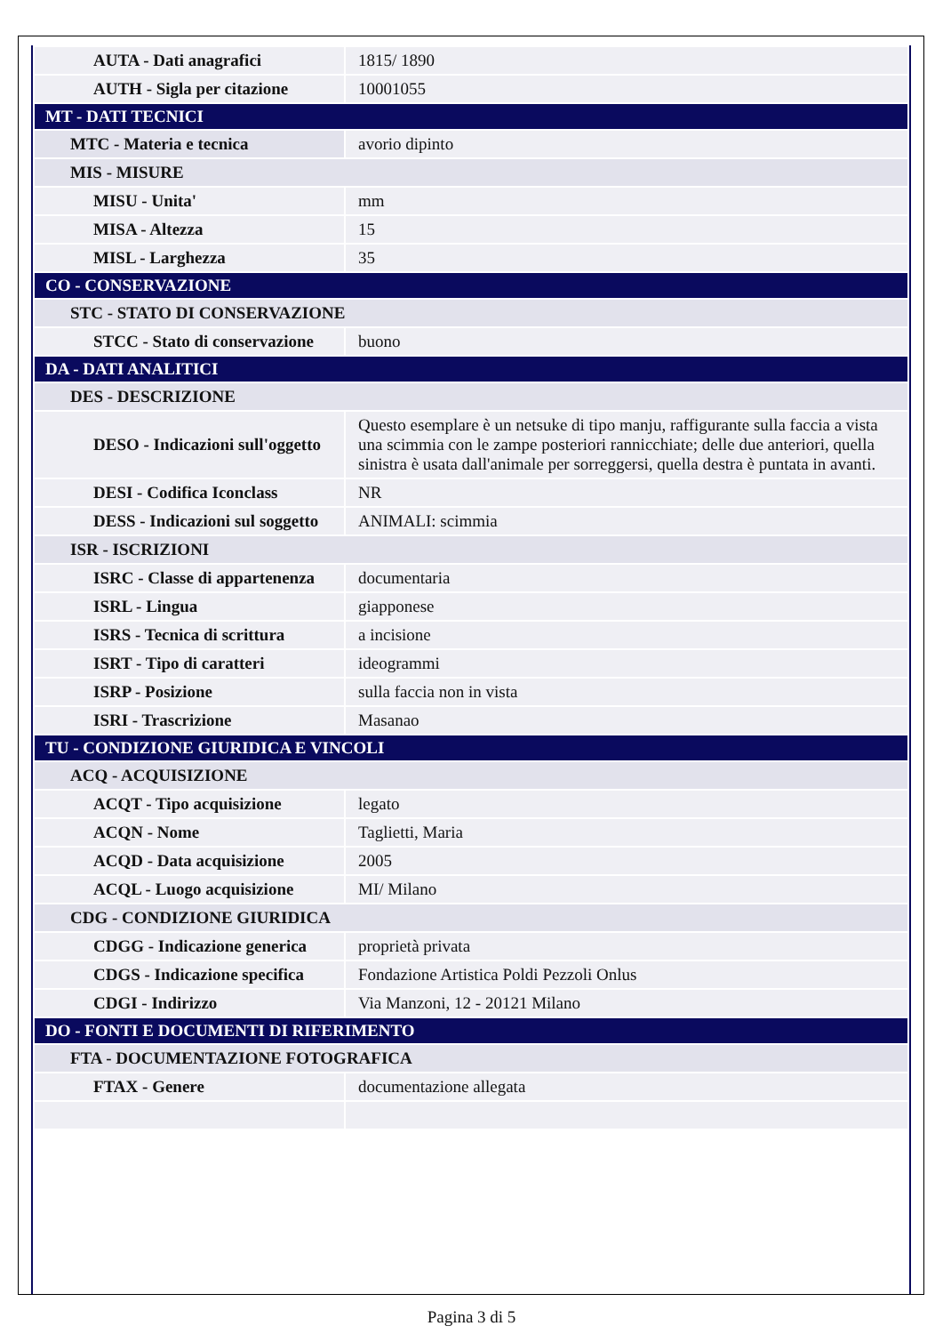| AUTA - Dati anagrafici | 1815/ 1890 |
| AUTH - Sigla per citazione | 10001055 |
| MT - DATI TECNICI | |
| MTC - Materia e tecnica | avorio dipinto |
| MIS - MISURE | |
| MISU - Unita' | mm |
| MISA - Altezza | 15 |
| MISL - Larghezza | 35 |
| CO - CONSERVAZIONE | |
| STC - STATO DI CONSERVAZIONE | |
| STCC - Stato di conservazione | buono |
| DA - DATI ANALITICI | |
| DES - DESCRIZIONE | |
| DESO - Indicazioni sull'oggetto | Questo esemplare è un netsuke di tipo manju, raffigurante sulla faccia a vista una scimmia con le zampe posteriori rannicchiate; delle due anteriori, quella sinistra è usata dall'animale per sorreggersi, quella destra è puntata in avanti. |
| DESI - Codifica Iconclass | NR |
| DESS - Indicazioni sul soggetto | ANIMALI: scimmia |
| ISR - ISCRIZIONI | |
| ISRC - Classe di appartenenza | documentaria |
| ISRL - Lingua | giapponese |
| ISRS - Tecnica di scrittura | a incisione |
| ISRT - Tipo di caratteri | ideogrammi |
| ISRP - Posizione | sulla faccia non in vista |
| ISRI - Trascrizione | Masanao |
| TU - CONDIZIONE GIURIDICA E VINCOLI | |
| ACQ - ACQUISIZIONE | |
| ACQT - Tipo acquisizione | legato |
| ACQN - Nome | Taglietti, Maria |
| ACQD - Data acquisizione | 2005 |
| ACQL - Luogo acquisizione | MI/ Milano |
| CDG - CONDIZIONE GIURIDICA | |
| CDGG - Indicazione generica | proprietà privata |
| CDGS - Indicazione specifica | Fondazione Artistica Poldi Pezzoli Onlus |
| CDGI - Indirizzo | Via Manzoni, 12 - 20121 Milano |
| DO - FONTI E DOCUMENTI DI RIFERIMENTO | |
| FTA - DOCUMENTAZIONE FOTOGRAFICA | |
| FTAX - Genere | documentazione allegata |
Pagina 3 di 5